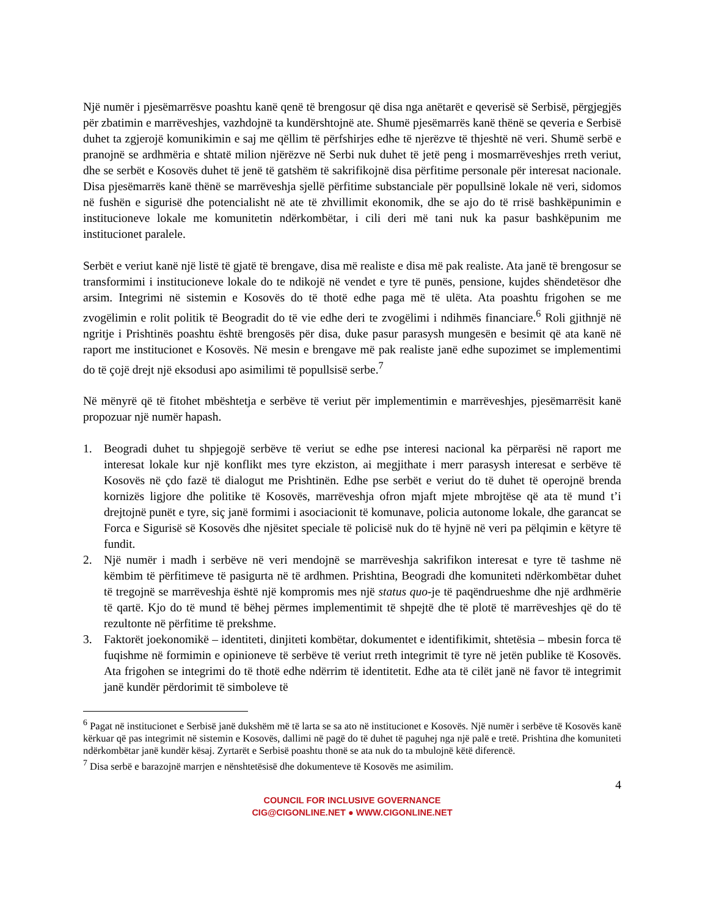Një numër i pjesëmarrësve poashtu kanë qenë të brengosur që disa nga anëtarët e qeverisë së Serbisë, përgjegjës për zbatimin e marrëveshjes, vazhdojnë ta kundërshtojnë ate. Shumë pjesëmarrës kanë thënë se qeveria e Serbisë duhet ta zgjerojë komunikimin e saj me qëllim të përfshirjes edhe të njerëzve të thjeshtë në veri. Shumë serbë e pranojnë se ardhmëria e shtatë milion njërëzve në Serbi nuk duhet të jetë peng i mosmarrëveshjes rreth veriut, dhe se serbët e Kosovës duhet të jenë të gatshëm të sakrifikojnë disa përfitime personale për interesat nacionale. Disa pjesëmarrës kanë thënë se marrëveshja sjellë përfitime substanciale për popullsinë lokale në veri, sidomos në fushën e sigurisë dhe potencialisht në ate të zhvillimit ekonomik, dhe se ajo do të rrisë bashkëpunimin e institucioneve lokale me komunitetin ndërkombëtar, i cili deri më tani nuk ka pasur bashkëpunim me institucionet paralele.
Serbët e veriut kanë një listë të gjatë të brengave, disa më realiste e disa më pak realiste. Ata janë të brengosur se transformimi i institucioneve lokale do te ndikojë në vendet e tyre të punës, pensione, kujdes shëndetësor dhe arsim. Integrimi në sistemin e Kosovës do të thotë edhe paga më të ulëta. Ata poashtu frigohen se me zvogëlimin e rolit politik të Beogradit do të vie edhe deri te zvogëlimi i ndihmës financiare.<sup>6</sup> Roli gjithnjë në ngritje i Prishtinës poashtu është brengosës për disa, duke pasur parasysh mungesën e besimit që ata kanë në raport me institucionet e Kosovës. Në mesin e brengave më pak realiste janë edhe supozimet se implementimi do të çojë drejt një eksodusi apo asimilimi të popullsisë serbe.<sup>7</sup>
Në mënyrë që të fitohet mbështetja e serbëve të veriut për implementimin e marrëveshjes, pjesëmarrësit kanë propozuar një numër hapash.
1. Beogradi duhet tu shpjegojë serbëve të veriut se edhe pse interesi nacional ka përparësi në raport me interesat lokale kur një konflikt mes tyre ekziston, ai megjithate i merr parasysh interesat e serbëve të Kosovës në çdo fazë të dialogut me Prishtinën. Edhe pse serbët e veriut do të duhet të operojnë brenda kornizës ligjore dhe politike të Kosovës, marrëveshja ofron mjaft mjete mbrojtëse që ata të mund t’i drejtojnë punët e tyre, siç janë formimi i asociacionit të komunave, policia autonome lokale, dhe garancat se Forca e Sigurisë së Kosovës dhe njësitet speciale të policisë nuk do të hyjnë në veri pa pëlqimin e këtyre të fundit.
2. Një numër i madh i serbëve në veri mendojnë se marrëveshja sakrifikon interesat e tyre të tashme në këmbim të përfitimeve të pasigurta në të ardhmen. Prishtina, Beogradi dhe komuniteti ndërkombëtar duhet të tregojnë se marrëveshja është një kompromis mes një status quo-je të paqëndrueshme dhe një ardhmërie të qartë. Kjo do të mund të bëhej përmes implementimit të shpejtë dhe të plotë të marrëveshjes që do të rezultonte në përfitime të prekshme.
3. Faktorët joekonomikë – identiteti, dinjiteti kombëtar, dokumentet e identifikimit, shtetësia – mbesin forca të fuqishme në formimin e opinioneve të serbëve të veriut rreth integrimit të tyre në jetën publike të Kosovës. Ata frigohen se integrimi do të thotë edhe ndërrim të identitetit. Edhe ata të cilët janë në favor të integrimit janë kundër përdorimit të simboleve të
<sup>6</sup> Pagat në institucionet e Serbisë janë dukshëm më të larta se sa ato në institucionet e Kosovës. Një numër i serbëve të Kosovës kanë kërkuar që pas integrimit në sistemin e Kosovës, dallimi në pagë do të duhet të paguhej nga një palë e tretë. Prishtina dhe komuniteti ndërkombëtar janë kundër kësaj. Zyrtarët e Serbisë poashtu thonë se ata nuk do ta mbulojnë këtë diferencë.
<sup>7</sup> Disa serbë e barazojnë marrjen e nënshtetësisë dhe dokumenteve të Kosovës me asimilim.
4
COUNCIL FOR INCLUSIVE GOVERNANCE
CIG@CIGONLINE.NET ● WWW.CIGONLINE.NET